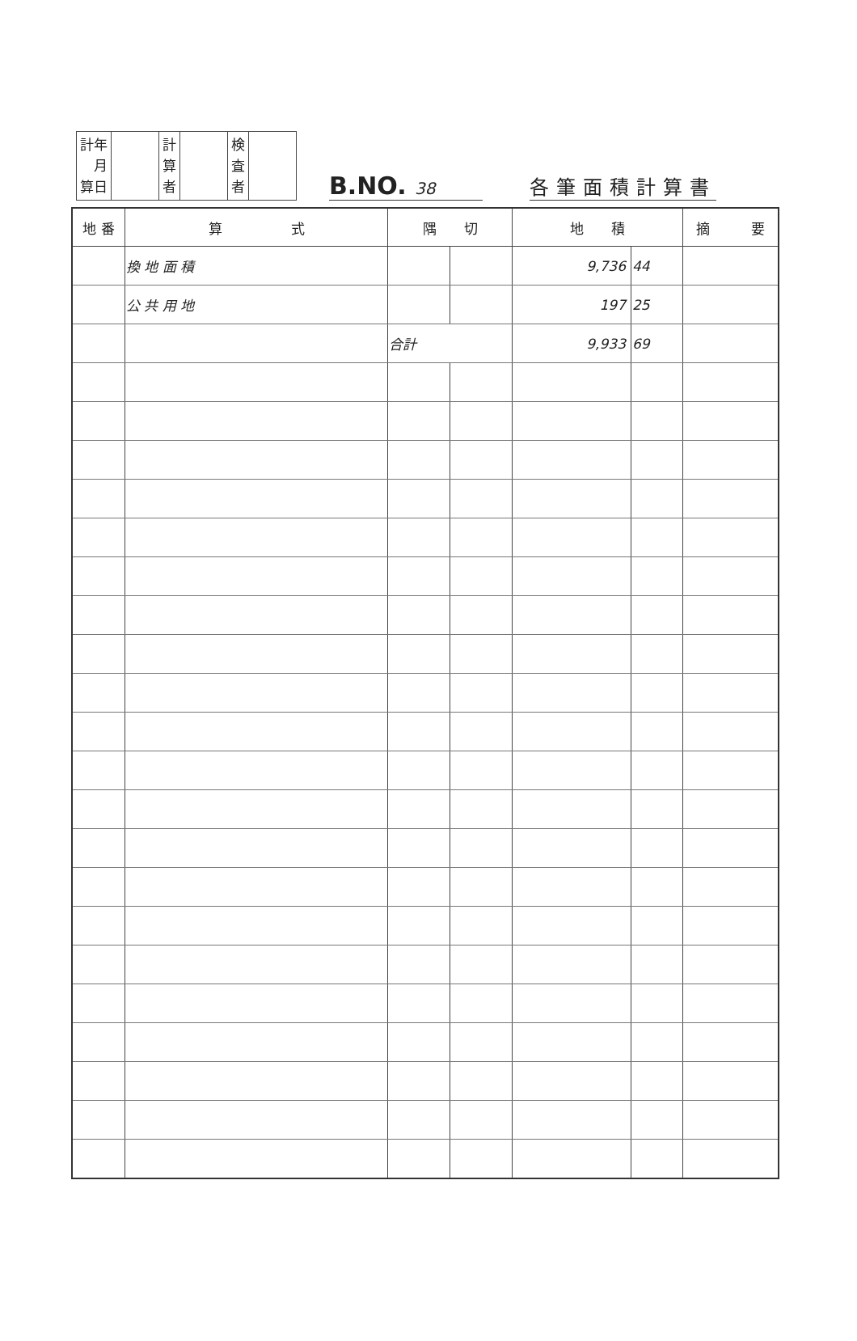| 計年 月 算日 | | 計 算 者 | | 検 査 者 | |
B.NO. 38
各筆面積計算書
| 地 番 | 算 式 | 隅 切 | | 地 積 | | 摘 要 |
| --- | --- | --- | --- | --- | --- | --- |
| | 換 地 面 積 | | | 9,736 | 44 | |
| | 公 共 用 地 | | | 197 | 25 | |
| | | 合計 | | 9,933 | 69 | |